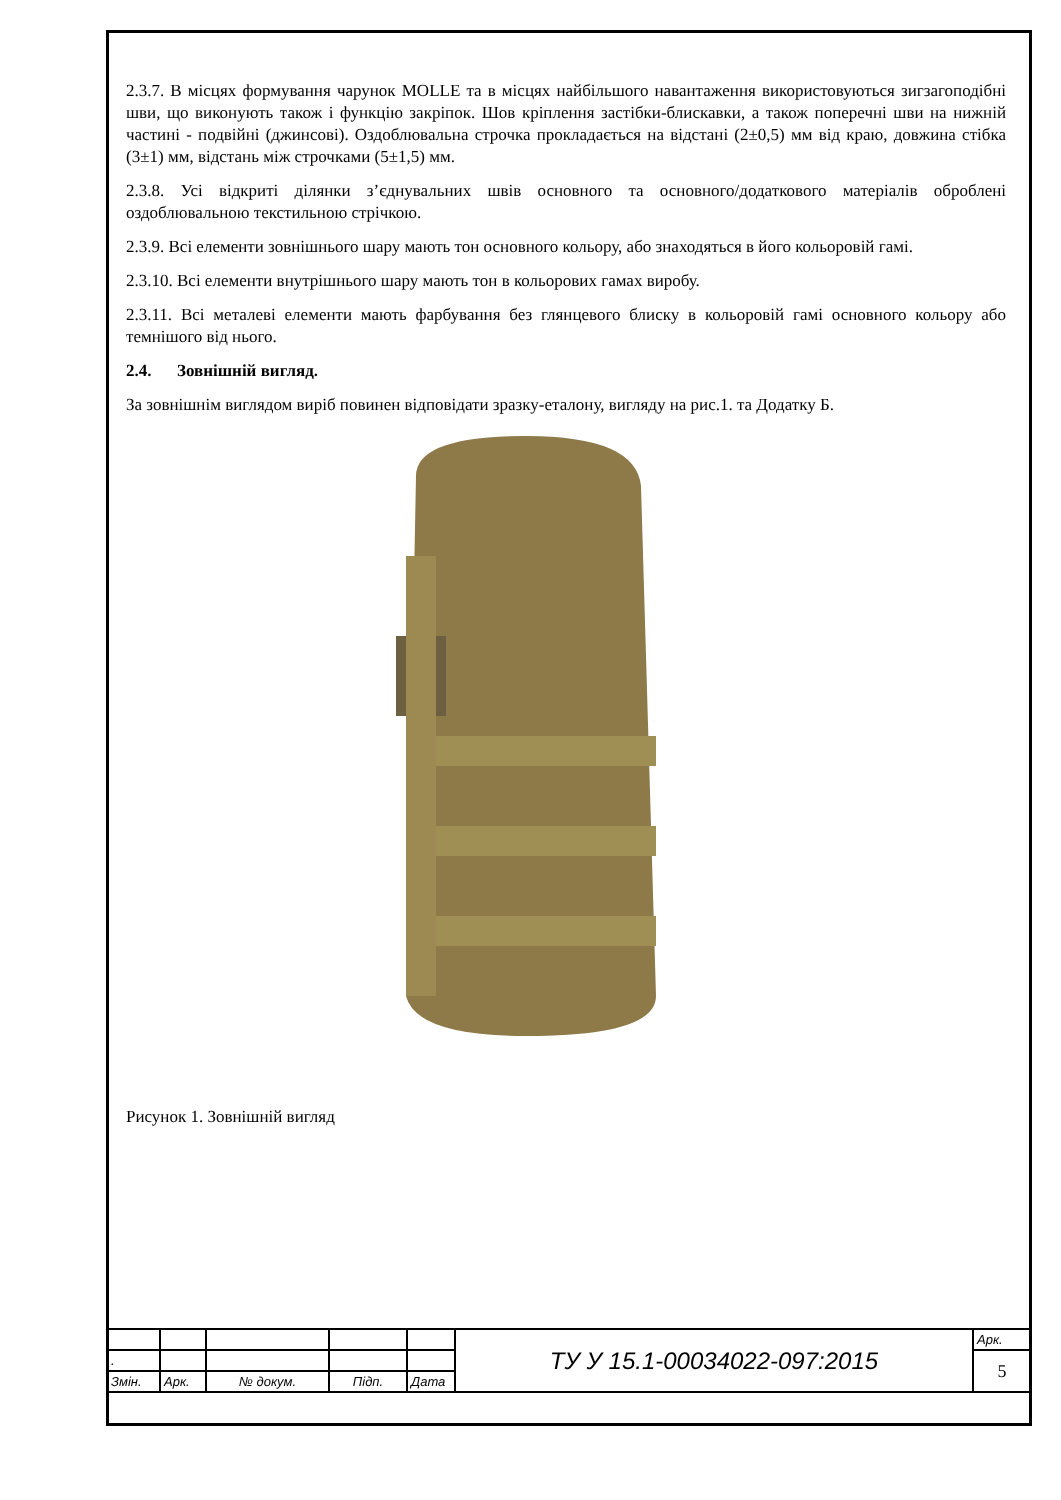2.3.7. В місцях формування чарунок MOLLE та в місцях найбільшого навантаження використовуються зигзагоподібні шви, що виконують також і функцію закріпок. Шов кріплення застібки-блискавки, а також поперечні шви на нижній частині - подвійні (джинсові). Оздоблювальна строчка прокладається на відстані (2±0,5) мм від краю, довжина стібка (3±1) мм, відстань між строчками (5±1,5) мм.
2.3.8. Усі відкриті ділянки з’єднувальних швів основного та основного/додаткового матеріалів оброблені оздоблювальною текстильною стрічкою.
2.3.9. Всі елементи зовнішнього шару мають тон основного кольору, або знаходяться в його кольоровій гамі.
2.3.10. Всі елементи внутрішнього шару мають тон в кольорових гамах виробу.
2.3.11. Всі металеві елементи мають фарбування без глянцевого блиску в кольоровій гамі основного кольору або темнішого від нього.
2.4. Зовнішній вигляд.
За зовнішнім виглядом виріб повинен відповідати зразку-еталону, вигляду на рис.1. та Додатку Б.
Рисунок 1. Зовнішній вигляд
| | | | | | ТУ У 15.1-00034022-097:2015 | Арк. |
| . | | | | | | 5 |
| Змін. | Арк. | № докум. | Підп. | Дата | | |